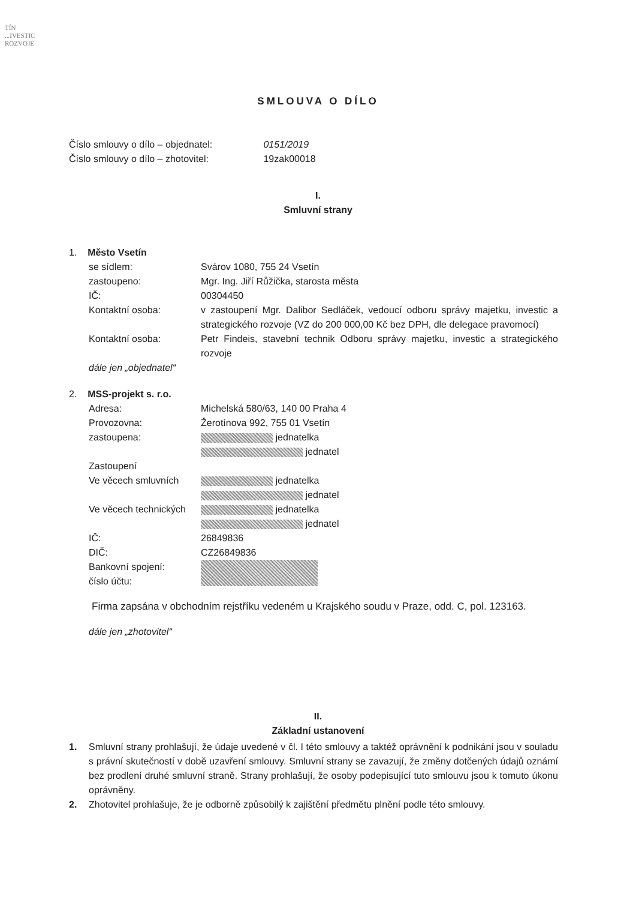TÍN
...IVESTIC
ROZVOJE
SMLOUVA O DÍLO
Číslo smlouvy o dílo – objednatel: 0151/2019
Číslo smlouvy o dílo – zhotovitel: 19zak00018
I.
Smluvní strany
1. Město Vsetín
se sídlem: Svárov 1080, 755 24 Vsetín
zastoupeno: Mgr. Ing. Jiří Růžička, starosta města
IČ: 00304450
Kontaktní osoba: v zastoupení Mgr. Dalibor Sedláček, vedoucí odboru správy majetku, investic a strategického rozvoje (VZ do 200 000,00 Kč bez DPH, dle delegace pravomocí)
Kontaktní osoba: Petr Findeis, stavební technik Odboru správy majetku, investic a strategického rozvoje
dále jen „objednatel“
2. MSS-projekt s. r.o.
Adresa: Michelská 580/63, 140 00 Praha 4
Provozovna: Žerotínova 992, 755 01 Vsetín
zastoupena: jednatelka
jednatel
Zastoupení
Ve věcech smluvních
jednatelka
jednatel
Ve věcech technických jednatelka
jednatel
IČ: 26849836
DIČ: CZ26849836
Bankovní spojení:
číslo účtu:
Firma zapsána v obchodním rejstříku vedeném u Krajského soudu v Praze, odd. C, pol. 123163.
dále jen „zhotovitel“
II.
Základní ustanovení
1. Smluvní strany prohlašují, že údaje uvedené v čl. I této smlouvy a taktéž oprávnění k podnikání jsou v souladu s právní skutečností v době uzavření smlouvy. Smluvní strany se zavazují, že změny dotčených údajů oznámí bez prodlení druhé smluvní straně. Strany prohlašují, že osoby podepisující tuto smlouvu jsou k tomuto úkonu oprávněny.
2. Zhotovitel prohlašuje, že je odborně způsobilý k zajištění předmětu plnění podle této smlouvy.